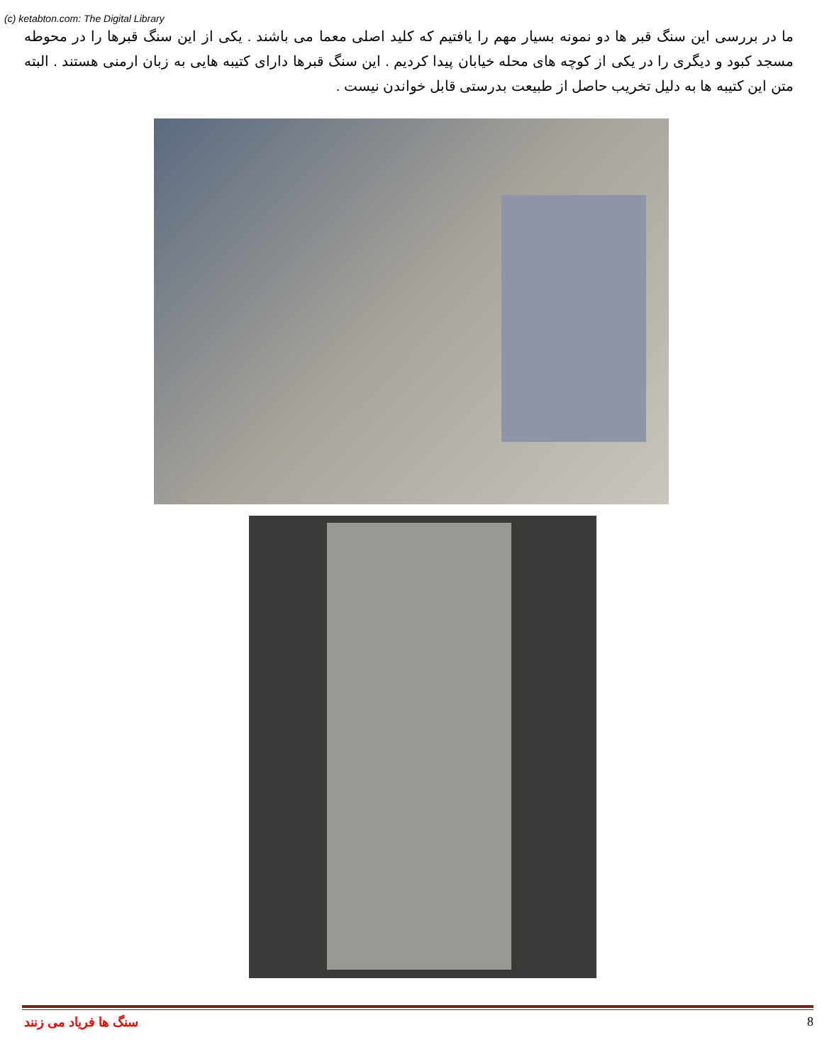(c) ketabton.com: The Digital Library
ما در بررسی این سنگ قبر ها دو نمونه بسیار مهم را یافتیم که کلید اصلی معما می باشند . یکی از این سنگ قبرها را در محوطه مسجد کبود و دیگری را در یکی از کوچه های محله خیابان پیدا کردیم . این سنگ قبرها دارای کتیبه هایی به زبان ارمنی هستند . البته متن این کتیبه ها به دلیل تخریب حاصل از طبیعت بدرستی قابل خواندن نیست .
سنگ ها فریاد می زنند 8